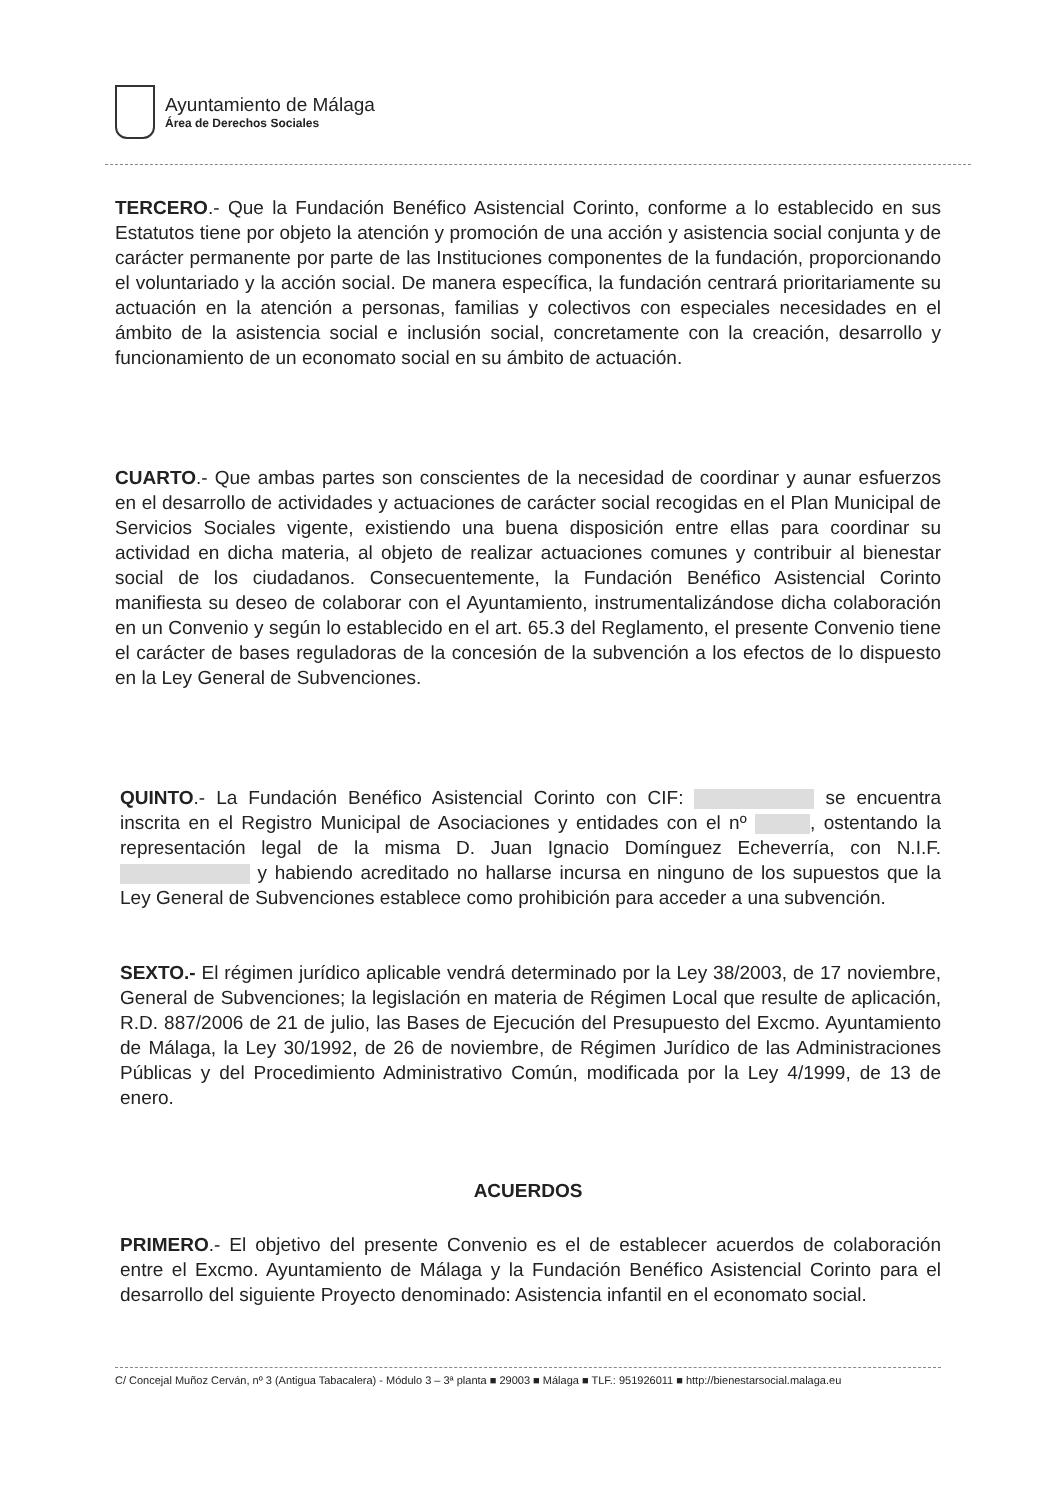Ayuntamiento de Málaga
Área de Derechos Sociales
TERCERO.- Que la Fundación Benéfico Asistencial Corinto, conforme a lo establecido en sus Estatutos tiene por objeto la atención y promoción de una acción y asistencia social conjunta y de carácter permanente por parte de las Instituciones componentes de la fundación, proporcionando el voluntariado y la acción social. De manera específica, la fundación centrará prioritariamente su actuación en la atención a personas, familias y colectivos con especiales necesidades en el ámbito de la asistencia social e inclusión social, concretamente con la creación, desarrollo y funcionamiento de un economato social en su ámbito de actuación.
CUARTO.- Que ambas partes son conscientes de la necesidad de coordinar y aunar esfuerzos en el desarrollo de actividades y actuaciones de carácter social recogidas en el Plan Municipal de Servicios Sociales vigente, existiendo una buena disposición entre ellas para coordinar su actividad en dicha materia, al objeto de realizar actuaciones comunes y contribuir al bienestar social de los ciudadanos. Consecuentemente, la Fundación Benéfico Asistencial Corinto manifiesta su deseo de colaborar con el Ayuntamiento, instrumentalizándose dicha colaboración en un Convenio y según lo establecido en el art. 65.3 del Reglamento, el presente Convenio tiene el carácter de bases reguladoras de la concesión de la subvención a los efectos de lo dispuesto en la Ley General de Subvenciones.
QUINTO.- La Fundación Benéfico Asistencial Corinto con CIF: se encuentra inscrita en el Registro Municipal de Asociaciones y entidades con el nº , ostentando la representación legal de la misma D. Juan Ignacio Domínguez Echeverría, con N.I.F. y habiendo acreditado no hallarse incursa en ninguno de los supuestos que la Ley General de Subvenciones establece como prohibición para acceder a una subvención.
SEXTO.- El régimen jurídico aplicable vendrá determinado por la Ley 38/2003, de 17 noviembre, General de Subvenciones; la legislación en materia de Régimen Local que resulte de aplicación, R.D. 887/2006 de 21 de julio, las Bases de Ejecución del Presupuesto del Excmo. Ayuntamiento de Málaga, la Ley 30/1992, de 26 de noviembre, de Régimen Jurídico de las Administraciones Públicas y del Procedimiento Administrativo Común, modificada por la Ley 4/1999, de 13 de enero.
ACUERDOS
PRIMERO.- El objetivo del presente Convenio es el de establecer acuerdos de colaboración entre el Excmo. Ayuntamiento de Málaga y la Fundación Benéfico Asistencial Corinto para el desarrollo del siguiente Proyecto denominado: Asistencia infantil en el economato social.
C/ Concejal Muñoz Cerván, nº 3 (Antigua Tabacalera) - Módulo 3 – 3ª planta ■ 29003 ■ Málaga ■ TLF.: 951926011 ■ http://bienestarsocial.malaga.eu